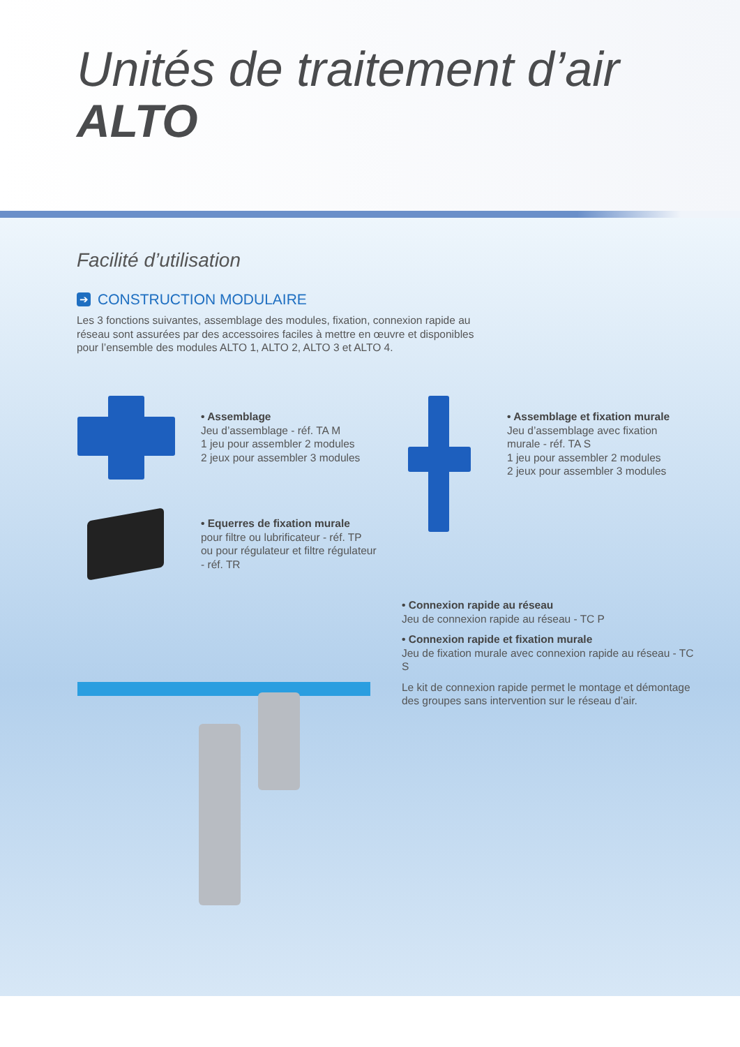Unités de traitement d’air
ALTO
Facilité d’utilisation
➔ CONSTRUCTION MODULAIRE
Les 3 fonctions suivantes, assemblage des modules, fixation, connexion rapide au réseau sont assurées par des accessoires faciles à mettre en œuvre et disponibles pour l’ensemble des modules ALTO 1, ALTO 2, ALTO 3 et ALTO 4.
• Assemblage
Jeu d’assemblage - réf. TA M
1 jeu pour assembler 2 modules
2 jeux pour assembler 3 modules
• Assemblage et fixation murale
Jeu d’assemblage avec fixation murale - réf. TA S
1 jeu pour assembler 2 modules
2 jeux pour assembler 3 modules
• Equerres de fixation murale
pour filtre ou lubrificateur - réf. TP
ou pour régulateur et filtre régulateur - réf. TR
• Connexion rapide au réseau
Jeu de connexion rapide au réseau - TC P
• Connexion rapide et fixation murale
Jeu de fixation murale avec connexion rapide au réseau - TC S
Le kit de connexion rapide permet le montage et démontage des groupes sans intervention sur le réseau d’air.